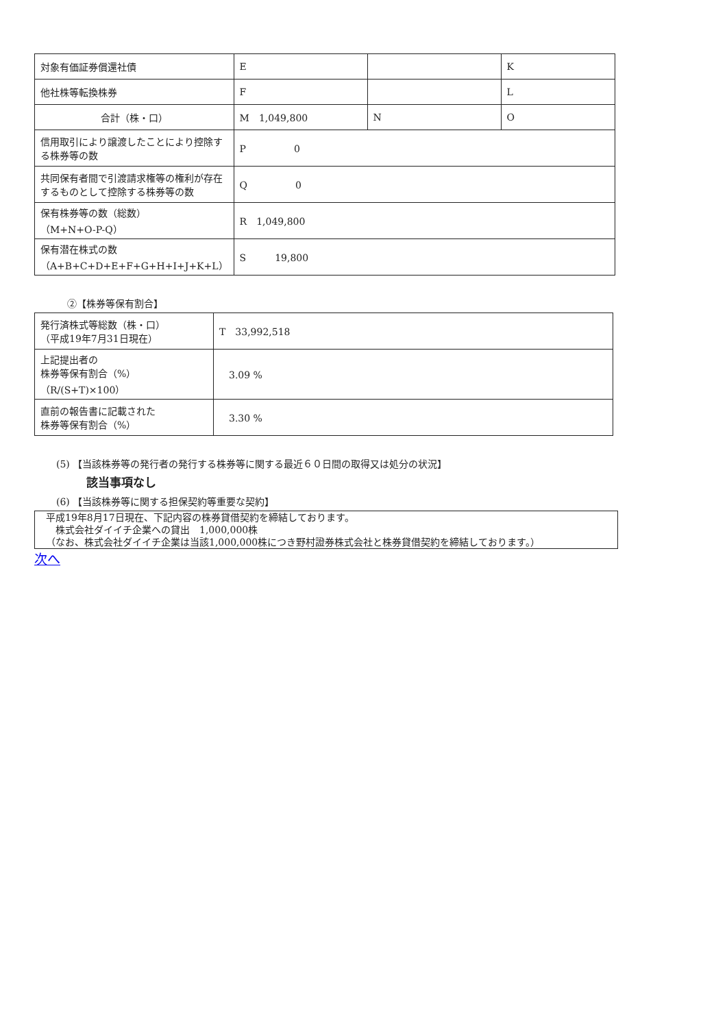| 対象有価証券償還社債 | E | | K |
| 他社株等転換株券 | F | | L |
| 合計（株・口） | M 1,049,800 | N | O |
| 信用取引により譲渡したことにより控除する株券等の数 | P 0 | | |
| 共同保有者間で引渡請求権等の権利が存在するものとして控除する株券等の数 | Q 0 | | |
| 保有株券等の数（総数） （M+N+O-P-Q） | R 1,049,800 | | |
| 保有潜在株式の数 （A+B+C+D+E+F+G+H+I+J+K+L） | S 19,800 | | |
②【株券等保有割合】
| 発行済株式等総数（株・口） （平成19年7月31日現在） | T 33,992,518 |
| 上記提出者の 株券等保有割合（%） （R/(S+T)×100） | 3.09 % |
| 直前の報告書に記載された 株券等保有割合（%） | 3.30 % |
(5) 【当該株券等の発行者の発行する株券等に関する最近６０日間の取得又は処分の状況】
該当事項なし
(6) 【当該株券等に関する担保契約等重要な契約】
平成19年8月17日現在、下記内容の株券貸借契約を締結しております。
　株式会社ダイイチ企業への貸出　1,000,000株
（なお、株式会社ダイイチ企業は当該1,000,000株につき野村證券株式会社と株券貸借契約を締結しております。）
次へ